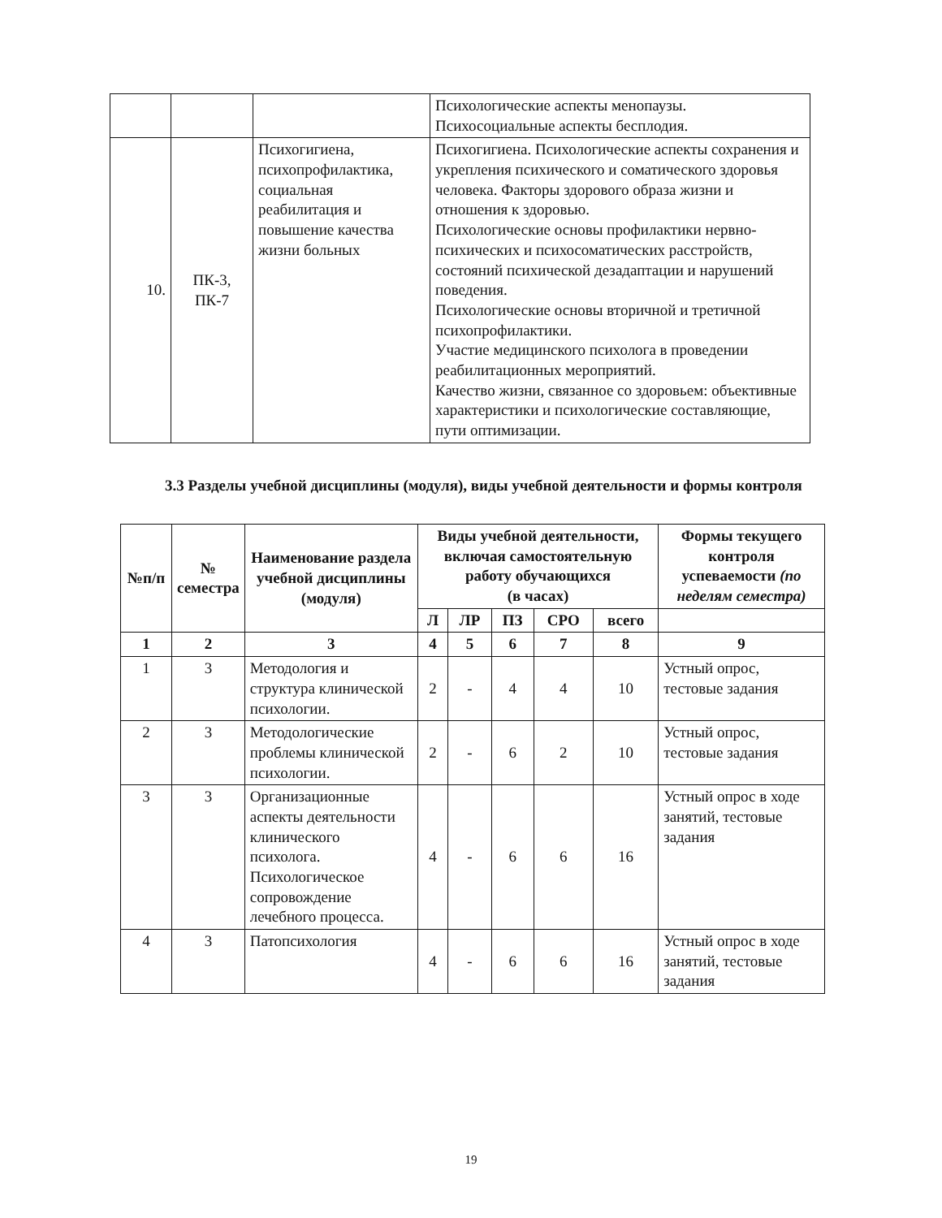| | | | Психологические аспекты менопаузы. Психосоциальные аспекты бесплодия. |
| 10. | ПК-3, ПК-7 | Психогигиена, психопрофилактика, социальная реабилитация и повышение качества жизни больных | Психогигиена. Психологические аспекты сохранения и укрепления психического и соматического здоровья человека. Факторы здорового образа жизни и отношения к здоровью. Психологические основы профилактики нервно-психических и психосоматических расстройств, состояний психической дезадаптации и нарушений поведения. Психологические основы вторичной и третичной психопрофилактики. Участие медицинского психолога в проведении реабилитационных мероприятий. Качество жизни, связанное со здоровьем: объективные характеристики и психологические составляющие, пути оптимизации. |
3.3 Разделы учебной дисциплины (модуля), виды учебной деятельности и формы контроля
| №п/п | № семестра | Наименование раздела учебной дисциплины (модуля) | Виды учебной деятельности, включая самостоятельную работу обучающихся (в часах) | | | | | Формы текущего контроля успеваемости (по неделям семестра) |
| --- | --- | --- | --- | --- | --- | --- | --- | --- |
| | | | Л | ЛР | ПЗ | СРО | всего | |
| 1 | 2 | 3 | 4 | 5 | 6 | 7 | 8 | 9 |
| 1 | 3 | Методология и структура клинической психологии. | 2 | - | 4 | 4 | 10 | Устный опрос, тестовые задания |
| 2 | 3 | Методологические проблемы клинической психологии. | 2 | - | 6 | 2 | 10 | Устный опрос, тестовые задания |
| 3 | 3 | Организационные аспекты деятельности клинического психолога. Психологическое сопровождение лечебного процесса. | 4 | - | 6 | 6 | 16 | Устный опрос в ходе занятий, тестовые задания |
| 4 | 3 | Патопсихология | 4 | - | 6 | 6 | 16 | Устный опрос в ходе занятий, тестовые задания |
19